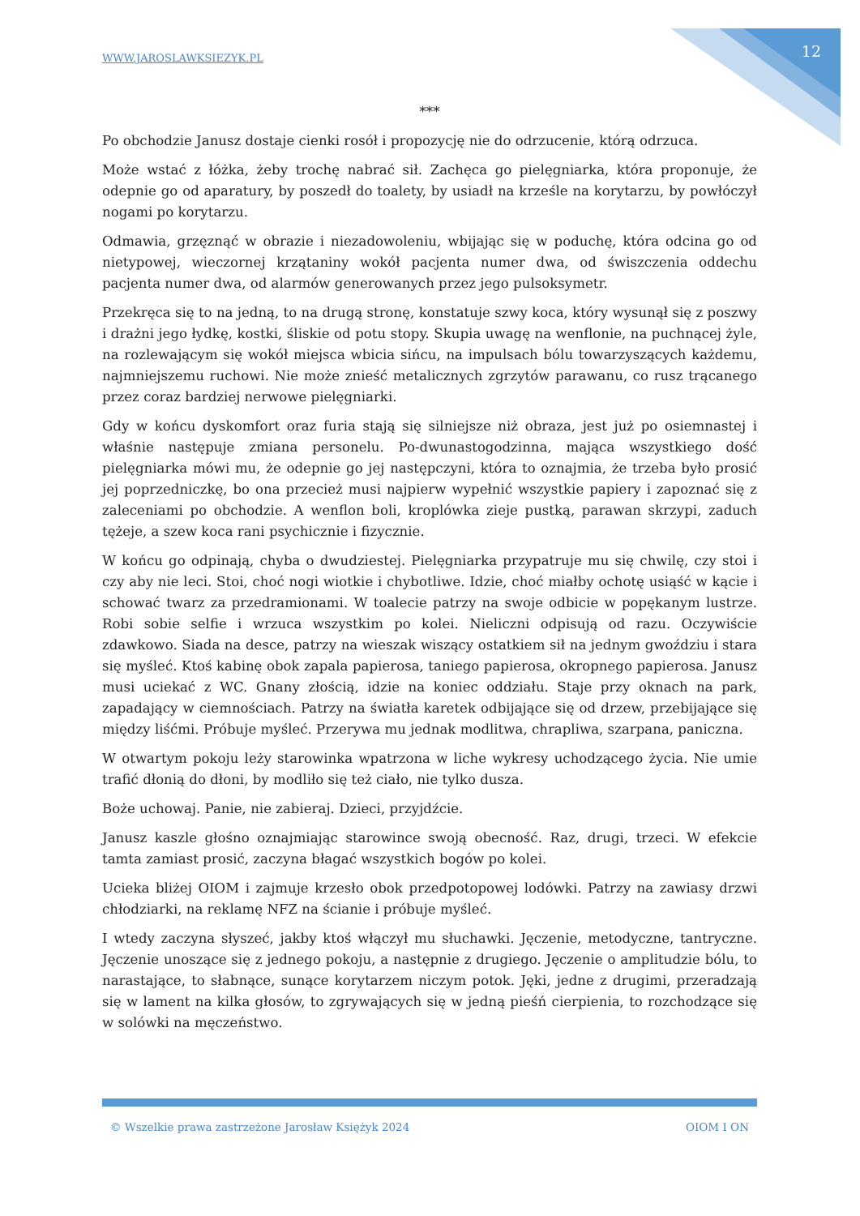WWW.JAROSLAWKSIEZYK.PL 12
***
Po obchodzie Janusz dostaje cienki rosół i propozycję nie do odrzucenie, którą odrzuca.
Może wstać z łóżka, żeby trochę nabrać sił. Zachęca go pielęgniarka, która proponuje, że odepnie go od aparatury, by poszedł do toalety, by usiadł na krześle na korytarzu, by powłóczył nogami po korytarzu.
Odmawia, grzęznąć w obrazie i niezadowoleniu, wbijając się w poduchę, która odcina go od nietypowej, wieczornej krzątaniny wokół pacjenta numer dwa, od świszczenia oddechu pacjenta numer dwa, od alarmów generowanych przez jego pulsoksymetr.
Przekręca się to na jedną, to na drugą stronę, konstatuje szwy koca, który wysunął się z poszwy i drażni jego łydkę, kostki, śliskie od potu stopy. Skupia uwagę na wenflonie, na puchnącej żyle, na rozlewającym się wokół miejsca wbicia sińcu, na impulsach bólu towarzyszących każdemu, najmniejszemu ruchowi. Nie może znieść metalicznych zgrzytów parawanu, co rusz trącanego przez coraz bardziej nerwowe pielęgniarki.
Gdy w końcu dyskomfort oraz furia stają się silniejsze niż obraza, jest już po osiemnastej i właśnie następuje zmiana personelu. Po-dwunastogodzinna, mająca wszystkiego dość pielęgniarka mówi mu, że odepnie go jej następczyni, która to oznajmia, że trzeba było prosić jej poprzedniczkę, bo ona przecież musi najpierw wypełnić wszystkie papiery i zapoznać się z zaleceniami po obchodzie. A wenflon boli, kroplówka zieje pustką, parawan skrzypi, zaduch tężeje, a szew koca rani psychicznie i fizycznie.
W końcu go odpinają, chyba o dwudziestej. Pielęgniarka przypatruje mu się chwilę, czy stoi i czy aby nie leci. Stoi, choć nogi wiotkie i chybotliwe. Idzie, choć miałby ochotę usiąść w kącie i schować twarz za przedramionami. W toalecie patrzy na swoje odbicie w popękanym lustrze. Robi sobie selfie i wrzuca wszystkim po kolei. Nieliczni odpisują od razu. Oczywiście zdawkowo. Siada na desce, patrzy na wieszak wiszący ostatkiem sił na jednym gwoździu i stara się myśleć. Ktoś kabinę obok zapala papierosa, taniego papierosa, okropnego papierosa. Janusz musi uciekać z WC. Gnany złością, idzie na koniec oddziału. Staje przy oknach na park, zapadający w ciemnościach. Patrzy na światła karetek odbijające się od drzew, przebijające się między liśćmi. Próbuje myśleć. Przerywa mu jednak modlitwa, chrapliwa, szarpana, paniczna.
W otwartym pokoju leży starowinka wpatrzona w liche wykresy uchodzącego życia. Nie umie trafić dłonią do dłoni, by modliło się też ciało, nie tylko dusza.
Boże uchowaj. Panie, nie zabieraj. Dzieci, przyjdźcie.
Janusz kaszle głośno oznajmiając starowince swoją obecność. Raz, drugi, trzeci. W efekcie tamta zamiast prosić, zaczyna błagać wszystkich bogów po kolei.
Ucieka bliżej OIOM i zajmuje krzesło obok przedpotopowej lodówki. Patrzy na zawiasy drzwi chłodziarki, na reklamę NFZ na ścianie i próbuje myśleć.
I wtedy zaczyna słyszeć, jakby ktoś włączył mu słuchawki. Jęczenie, metodyczne, tantryczne. Jęczenie unoszące się z jednego pokoju, a następnie z drugiego. Jęczenie o amplitudzie bólu, to narastające, to słabnące, sunące korytarzem niczym potok. Jęki, jedne z drugimi, przeradzają się w lament na kilka głosów, to zgrywających się w jedną pieśń cierpienia, to rozchodzące się w solówki na męczeństwo.
© Wszelkie prawa zastrzeżone Jarosław Księżyk 2024 OIOM I ON